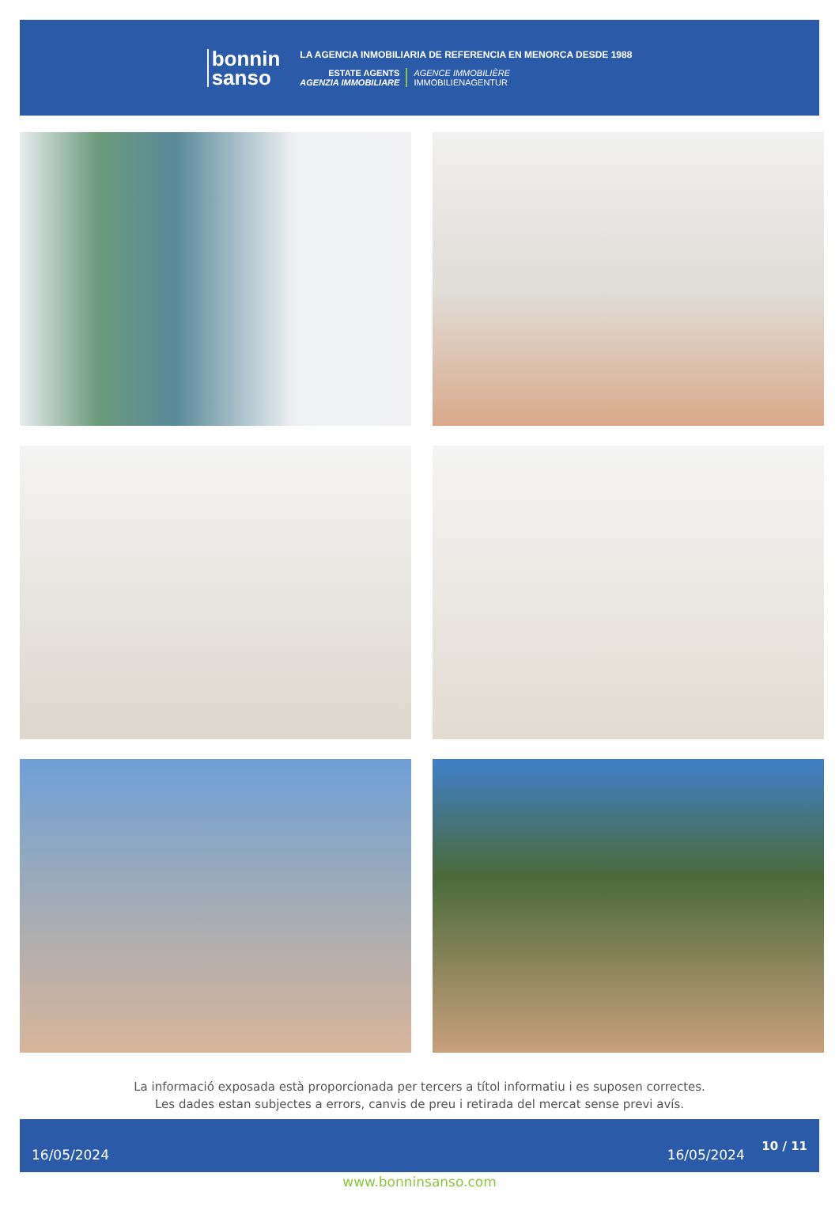bonnin
sanso
LA AGENCIA INMOBILIARIA DE REFERENCIA EN MENORCA DESDE 1988
ESTATE AGENTS
AGENZIA IMMOBILIARE
AGENCE IMMOBILIÈRE
IMMOBILIENAGENTUR
La informació exposada està proporcionada per tercers a títol informatiu i es suposen correctes.
Les dades estan subjectes a errors, canvis de preu i retirada del mercat sense previ avís.
16/05/2024 16/05/2024 10 / 11
www.bonninsanso.com